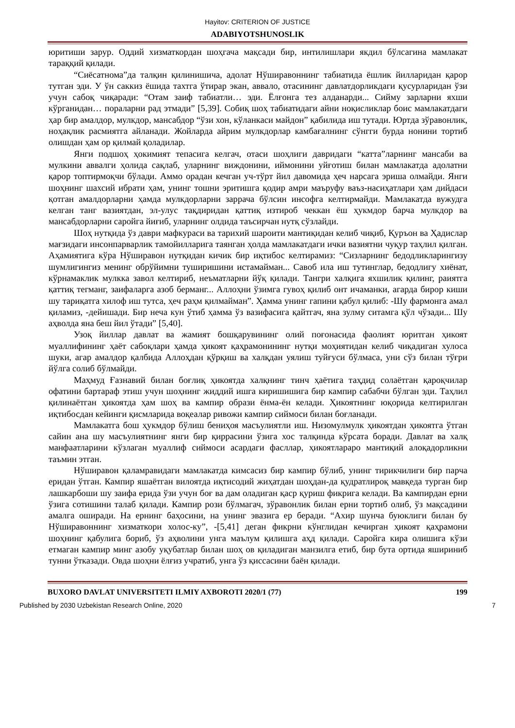Hayitov: CRITERION OF JUSTICE
ADABIYOTSHUNOSLIK
юритиши зарур. Оддий хизматкордан шоҳгача мақсади бир, интилишлари якдил бўлсагина мамлакат тараққий қилади.
“Сиёсатнома”да талқин қилинишича, адолат Нўширавоннинг табиатида ёшлик йилларидан қарор тутган эди. У ўн саккиз ёшида тахтга ўтирар экан, аввало, отасининг давлатдорликдаги қусурларидан ўзи учун сабоқ чиқаради: “Отам заиф табиатли… эди. Ёлғонга тез алданарди... Сийму зарларни яхши кўрганидан… пораларни рад этмади” [5,39]. Собиқ шоҳ табиатидаги айни ноқисликлар боис мамлакатдаги ҳар бир амалдор, мулкдор, мансабдор “ўзи хон, кўланкаси майдон” қабилида иш тутади. Юртда зўравонлик, ноҳақлик расмиятга айланади. Жойларда айрим мулкдорлар камбағалнинг сўнгги бурда нонини тортиб олишдан ҳам ор қилмай қоладилар.
Янги подшоҳ ҳокимият тепасига келгач, отаси шоҳлиги давридаги “катта”ларнинг мансаби ва мулкини аввалги ҳолида сақлаб, уларнинг виждонини, иймонини уйғотиш билан мамлакатда адолатни қарор топтирмоқчи бўлади. Аммо орадан кечган уч-тўрт йил давомида ҳеч нарсага эриша олмайди. Янги шоҳнинг шахсий ибрати ҳам, унинг тошни эритишга қодир амри маъруфу ваъз-насиҳатлари ҳам дийдаси қотган амалдорларни ҳамда мулкдорларни заррача бўлсин инсофга келтирмайди. Мамлакатда вужудга келган танг вазиятдан, эл-улус тақдиридан қаттиқ изтироб чеккан ёш ҳукмдор барча мулкдор ва мансабдорларни саройга йиғиб, уларнинг олдида таъсирчан нутқ сўзлайди.
Шоҳ нутқида ўз даври мафкураси ва тарихий шароити мантиқидан келиб чиқиб, Қуръон ва Ҳадислар мағзидаги инсонпарварлик тамойилларига таянган ҳолда мамлакатдаги ички вазиятни чуқур таҳлил қилган. Аҳамиятига кўра Нўширавон нутқидан кичик бир иқтибос келтирамиз: “Сизларнинг бедодликларингизу шумлигингиз менинг обрўйимни туширишини истамайман... Савоб ила иш тутинглар, бедодлигу хиёнат, кўрнамаклик мулкка завол келтириб, неъматларни йўқ қилади. Тангри халқига яхшилик қилинг, раиятга қаттиқ тегманг, заифаларга азоб берманг... Аллоҳни ўзимга гувоҳ қилиб онт ичаманки, агарда бирор киши шу тариқатга хилоф иш тутса, ҳеч раҳм қилмайман”. Ҳамма унинг гапини қабул қилиб: -Шу фармонга амал қиламиз, -дейишади. Бир неча кун ўтиб ҳамма ўз вазифасига қайтгач, яна зулму ситамга қўл чўзади... Шу аҳволда яна беш йил ўтади” [5,40].
Узоқ йиллар давлат ва жамият бошқарувининг олий поғонасида фаолият юритган ҳикоят муаллифининг ҳаёт сабоқлари ҳамда ҳикоят қаҳрамонининг нутқи моҳиятидан келиб чиқадиган хулоса шуки, агар амалдор қалбида Аллоҳдан қўрқиш ва халқдан уялиш туйғуси бўлмаса, уни сўз билан тўғри йўлга солиб бўлмайди.
Маҳмуд Ғазнавий билан боғлиқ ҳикоятда халқнинг тинч ҳаётига таҳдид солаётган қароқчилар офатини бартараф этиш учун шоҳнинг жиддий ишга киришишига бир кампир сабабчи бўлган эди. Таҳлил қилинаётган ҳикоятда ҳам шоҳ ва кампир образи ёнма-ён келади. Ҳикоятнинг юқорида келтирилган иқтибосдан кейинги қисмларида воқеалар ривожи кампир сиймоси билан боғланади.
Мамлакатга бош ҳукмдор бўлиш бениҳоя масъулиятли иш. Низомулмулк ҳикоятдан ҳикоятга ўтган сайин ана шу масъулиятнинг янги бир қиррасини ўзига хос талқинда кўрсата боради. Давлат ва халқ манфаатларини кўзлаган муаллиф сиймоси асардаги фасллар, ҳикоятлараро мантиқий алоқадорликни таъмин этган.
Нўширавон қаламравидаги мамлакатда кимсасиз бир кампир бўлиб, унинг тирикчилиги бир парча еридан ўтган. Кампир яшаётган вилоятда иқтисодий жиҳатдан шоҳдан-да қудратлироқ мавқеда турган бир лашкарбоши шу заифа ерида ўзи учун боғ ва дам оладиган қаср қуриш фикрига келади. Ва кампирдан ерни ўзига сотишини талаб қилади. Кампир рози бўлмагач, зўравонлик билан ерни тортиб олиб, ўз мақсадини амалга оширади. На ернинг баҳосини, на унинг эвазига ер беради. “Ахир шунча буюклиги билан бу Нўширавоннинг хизматкори холос-ку”, -[5,41] деган фикрни кўнглидан кечирган ҳикоят қаҳрамони шоҳнинг қабулига бориб, ўз аҳволини унга маълум қилишга аҳд қилади. Саройга кира олишига кўзи етмаган кампир минг азобу уқубатлар билан шоҳ ов қиладиган манзилга етиб, бир бута ортида яшириниб тунни ўтказади. Овда шоҳни ёлғиз учратиб, унга ўз қиссасини баён қилади.
BUXORO DAVLAT UNIVERSITETI ILMIY AXBOROTI 2020/1 (77) 199
Published by 2030 Uzbekistan Research Online, 2020 7